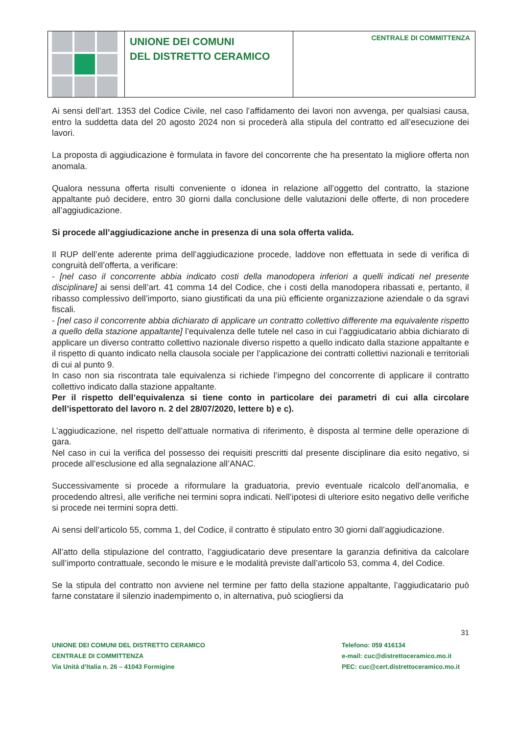UNIONE DEI COMUNI
DEL DISTRETTO CERAMICO
CENTRALE DI COMMITTENZA
Ai sensi dell’art. 1353 del Codice Civile, nel caso l’affidamento dei lavori non avvenga, per qualsiasi causa, entro la suddetta data del 20 agosto 2024 non si procederà alla stipula del contratto ed all’esecuzione dei lavori.
La proposta di aggiudicazione è formulata in favore del concorrente che ha presentato la migliore offerta non anomala.
Qualora nessuna offerta risulti conveniente o idonea in relazione all’oggetto del contratto, la stazione appaltante può decidere, entro 30 giorni dalla conclusione delle valutazioni delle offerte, di non procedere all’aggiudicazione.
Si procede all’aggiudicazione anche in presenza di una sola offerta valida.
Il RUP dell’ente aderente prima dell’aggiudicazione procede, laddove non effettuata in sede di verifica di congruità dell’offerta, a verificare:
- [nel caso il concorrente abbia indicato costi della manodopera inferiori a quelli indicati nel presente disciplinare] ai sensi dell’art. 41 comma 14 del Codice, che i costi della manodopera ribassati e, pertanto, il ribasso complessivo dell’importo, siano giustificati da una più efficiente organizzazione aziendale o da sgravi fiscali.
- [nel caso il concorrente abbia dichiarato di applicare un contratto collettivo differente ma equivalente rispetto a quello della stazione appaltante] l’equivalenza delle tutele nel caso in cui l’aggiudicatario abbia dichiarato di applicare un diverso contratto collettivo nazionale diverso rispetto a quello indicato dalla stazione appaltante e il rispetto di quanto indicato nella clausola sociale per l’applicazione dei contratti collettivi nazionali e territoriali di cui al punto 9.
In caso non sia riscontrata tale equivalenza si richiede l’impegno del concorrente di applicare il contratto collettivo indicato dalla stazione appaltante.
Per il rispetto dell’equivalenza si tiene conto in particolare dei parametri di cui alla circolare dell’ispettorato del lavoro n. 2 del 28/07/2020, lettere b) e c).
L’aggiudicazione, nel rispetto dell’attuale normativa di riferimento, è disposta al termine delle operazione di gara.
Nel caso in cui la verifica del possesso dei requisiti prescritti dal presente disciplinare dia esito negativo, si procede all’esclusione ed alla segnalazione all’ANAC.
Successivamente si procede a riformulare la graduatoria, previo eventuale ricalcolo dell’anomalia, e procedendo altresì, alle verifiche nei termini sopra indicati. Nell’ipotesi di ulteriore esito negativo delle verifiche si procede nei termini sopra detti.
Ai sensi dell’articolo 55, comma 1, del Codice, il contratto è stipulato entro 30 giorni dall’aggiudicazione.
All’atto della stipulazione del contratto, l’aggiudicatario deve presentare la garanzia definitiva da calcolare sull’importo contrattuale, secondo le misure e le modalità previste dall’articolo 53, comma 4, del Codice.
Se la stipula del contratto non avviene nel termine per fatto della stazione appaltante, l’aggiudicatario può farne constatare il silenzio inadempimento o, in alternativa, può sciogliersi da
31
UNIONE DEI COMUNI DEL DISTRETTO CERAMICO
CENTRALE DI COMMITTENZA
Via Unità d’Italia n. 26 – 41043 Formigine
Telefono: 059 416134
e-mail: cuc@distrettoceramico.mo.it
PEC: cuc@cert.distrettoceramico.mo.it